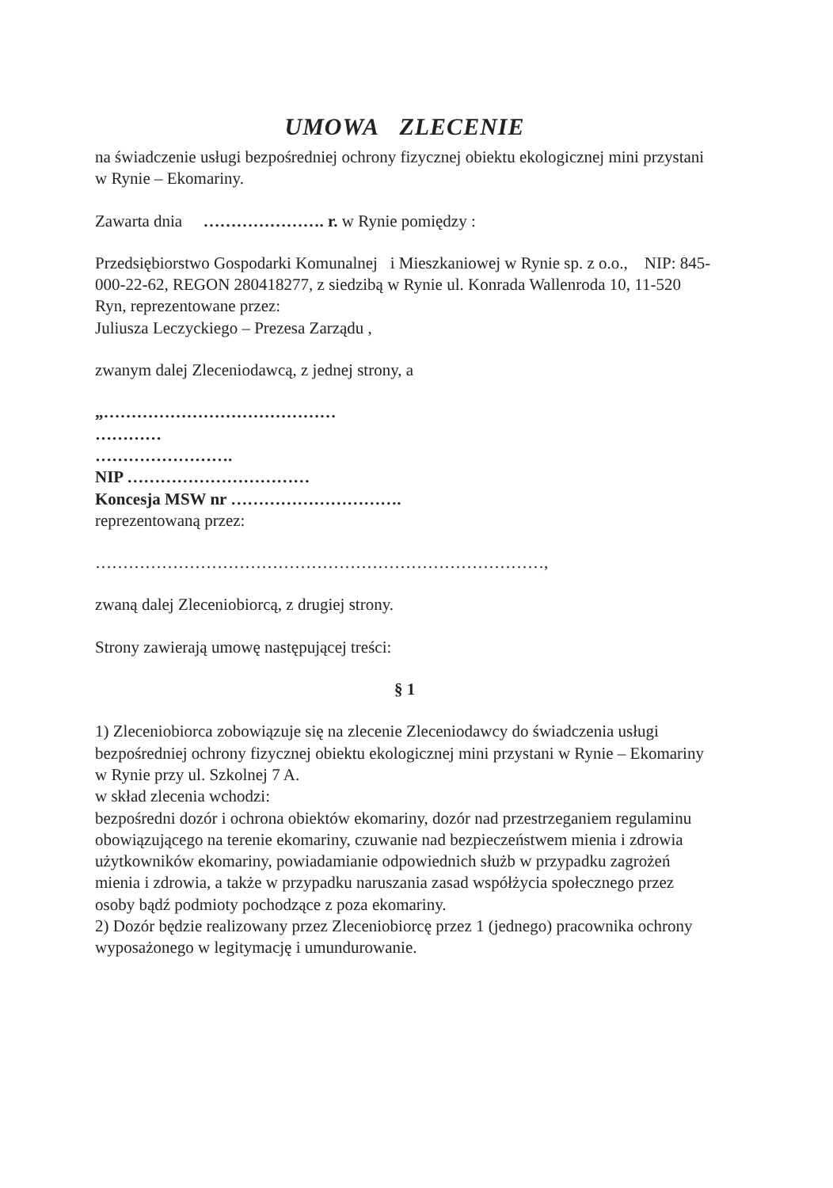UMOWA ZLECENIE
na świadczenie usługi bezpośredniej ochrony fizycznej obiektu ekologicznej mini przystani w Rynie – Ekomariny.
Zawarta dnia …………………. r. w Rynie pomiędzy :
Przedsiębiorstwo Gospodarki Komunalnej i Mieszkaniowej w Rynie sp. z o.o., NIP: 845-000-22-62, REGON 280418277, z siedzibą w Rynie ul. Konrada Wallenroda 10, 11-520 Ryn, reprezentowane przez:
Juliusza Leczyckiego – Prezesa Zarządu ,
zwanym dalej Zleceniodawcą, z jednej strony, a
„……………………………………
…………
…………………….
NIP ……………………………
Koncesja MSW nr ………………………….
reprezentowaną przez:
………………………………………………………………………,
zwaną dalej Zleceniobiorcą, z drugiej strony.
Strony zawierają umowę następującej treści:
§ 1
1) Zleceniobiorca zobowiązuje się na zlecenie Zleceniodawcy do świadczenia usługi bezpośredniej ochrony fizycznej obiektu ekologicznej mini przystani w Rynie – Ekomariny w Rynie przy ul. Szkolnej 7 A.
w skład zlecenia wchodzi:
bezpośredni dozór i ochrona obiektów ekomariny, dozór nad przestrzeganiem regulaminu obowiązującego na terenie ekomariny, czuwanie nad bezpieczeństwem mienia i zdrowia użytkowników ekomariny, powiadamianie odpowiednich służb w przypadku zagrożeń mienia i zdrowia, a także w przypadku naruszania zasad współżycia społecznego przez osoby bądź podmioty pochodzące z poza ekomariny.
2) Dozór będzie realizowany przez Zleceniobiorcę przez 1 (jednego) pracownika ochrony wyposażonego w legitymację i umundurowanie.